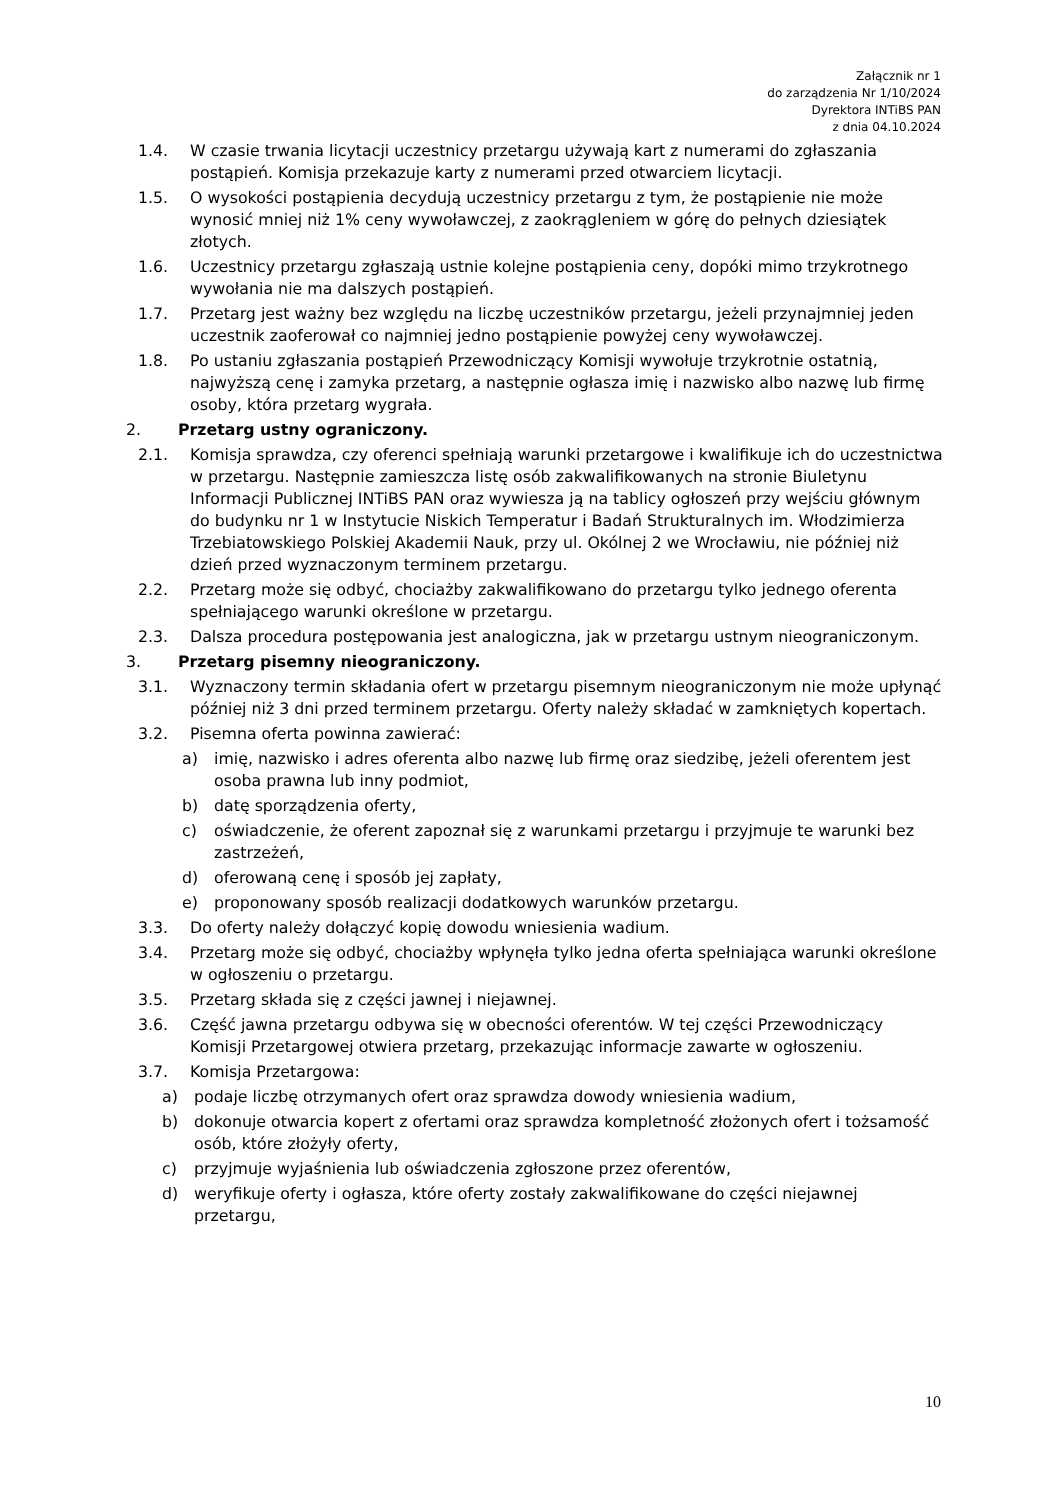Załącznik nr 1
do zarządzenia Nr 1/10/2024
Dyrektora INTiBS PAN
z dnia 04.10.2024
1.4. W czasie trwania licytacji uczestnicy przetargu używają kart z numerami do zgłaszania postąpień. Komisja przekazuje karty z numerami przed otwarciem licytacji.
1.5. O wysokości postąpienia decydują uczestnicy przetargu z tym, że postąpienie nie może wynosić mniej niż 1% ceny wywoławczej, z zaokrągleniem w górę do pełnych dziesiątek złotych.
1.6. Uczestnicy przetargu zgłaszają ustnie kolejne postąpienia ceny, dopóki mimo trzykrotnego wywołania nie ma dalszych postąpień.
1.7. Przetarg jest ważny bez względu na liczbę uczestników przetargu, jeżeli przynajmniej jeden uczestnik zaoferował co najmniej jedno postąpienie powyżej ceny wywoławczej.
1.8. Po ustaniu zgłaszania postąpień Przewodniczący Komisji wywołuje trzykrotnie ostatnią, najwyższą cenę i zamyka przetarg, a następnie ogłasza imię i nazwisko albo nazwę lub firmę osoby, która przetarg wygrała.
2. Przetarg ustny ograniczony.
2.1. Komisja sprawdza, czy oferenci spełniają warunki przetargowe i kwalifikuje ich do uczestnictwa w przetargu. Następnie zamieszcza listę osób zakwalifikowanych na stronie Biuletynu Informacji Publicznej INTiBS PAN oraz wywiesza ją na tablicy ogłoszeń przy wejściu głównym do budynku nr 1 w Instytucie Niskich Temperatur i Badań Strukturalnych im. Włodzimierza Trzebiatowskiego Polskiej Akademii Nauk, przy ul. Okólnej 2 we Wrocławiu, nie później niż dzień przed wyznaczonym terminem przetargu.
2.2. Przetarg może się odbyć, chociażby zakwalifikowano do przetargu tylko jednego oferenta spełniającego warunki określone w przetargu.
2.3. Dalsza procedura postępowania jest analogiczna, jak w przetargu ustnym nieograniczonym.
3. Przetarg pisemny nieograniczony.
3.1. Wyznaczony termin składania ofert w przetargu pisemnym nieograniczonym nie może upłynąć później niż 3 dni przed terminem przetargu. Oferty należy składać w zamkniętych kopertach.
3.2. Pisemna oferta powinna zawierać:
a) imię, nazwisko i adres oferenta albo nazwę lub firmę oraz siedzibę, jeżeli oferentem jest osoba prawna lub inny podmiot,
b) datę sporządzenia oferty,
c) oświadczenie, że oferent zapoznał się z warunkami przetargu i przyjmuje te warunki bez zastrzeżeń,
d) oferowaną cenę i sposób jej zapłaty,
e) proponowany sposób realizacji dodatkowych warunków przetargu.
3.3. Do oferty należy dołączyć kopię dowodu wniesienia wadium.
3.4. Przetarg może się odbyć, chociażby wpłynęła tylko jedna oferta spełniająca warunki określone w ogłoszeniu o przetargu.
3.5. Przetarg składa się z części jawnej i niejawnej.
3.6. Część jawna przetargu odbywa się w obecności oferentów. W tej części Przewodniczący Komisji Przetargowej otwiera przetarg, przekazując informacje zawarte w ogłoszeniu.
3.7. Komisja Przetargowa:
a) podaje liczbę otrzymanych ofert oraz sprawdza dowody wniesienia wadium,
b) dokonuje otwarcia kopert z ofertami oraz sprawdza kompletność złożonych ofert i tożsamość osób, które złożyły oferty,
c) przyjmuje wyjaśnienia lub oświadczenia zgłoszone przez oferentów,
d) weryfikuje oferty i ogłasza, które oferty zostały zakwalifikowane do części niejawnej przetargu,
10